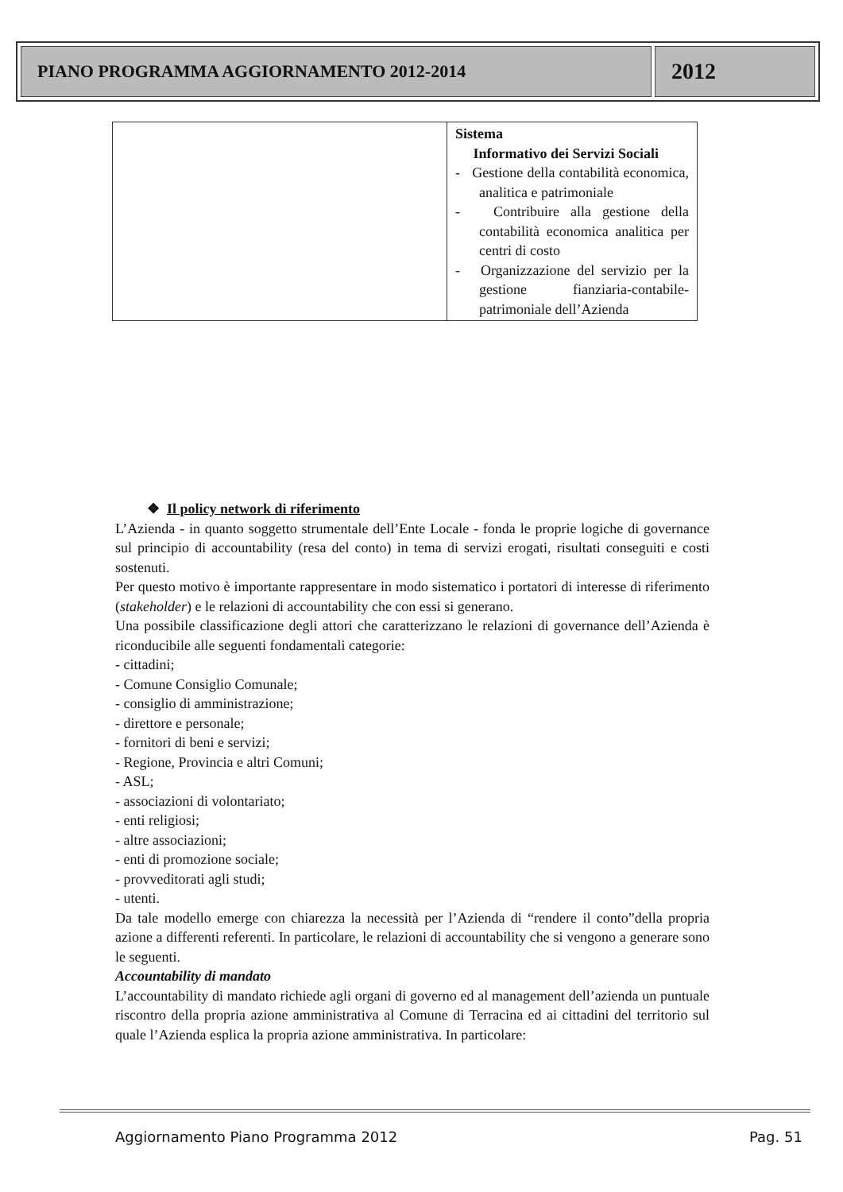PIANO PROGRAMMA AGGIORNAMENTO 2012-2014
2012
| | Sistema Informativo dei Servizi Sociali - Gestione della contabilità economica, analitica e patrimoniale - Contribuire alla gestione della contabilità economica analitica per centri di costo - Organizzazione del servizio per la gestione fianziaria-contabile-patrimoniale dell’Azienda |
❖ Il policy network di riferimento
L’Azienda - in quanto soggetto strumentale dell’Ente Locale - fonda le proprie logiche di governance sul principio di accountability (resa del conto) in tema di servizi erogati, risultati conseguiti e costi sostenuti.
Per questo motivo è importante rappresentare in modo sistematico i portatori di interesse di riferimento (stakeholder) e le relazioni di accountability che con essi si generano.
Una possibile classificazione degli attori che caratterizzano le relazioni di governance dell’Azienda è riconducibile alle seguenti fondamentali categorie:
- cittadini;
- Comune Consiglio Comunale;
- consiglio di amministrazione;
- direttore e personale;
- fornitori di beni e servizi;
- Regione, Provincia e altri Comuni;
- ASL;
- associazioni di volontariato;
- enti religiosi;
- altre associazioni;
- enti di promozione sociale;
- provveditorati agli studi;
- utenti.
Da tale modello emerge con chiarezza la necessità per l’Azienda di “rendere il conto”della propria azione a differenti referenti. In particolare, le relazioni di accountability che si vengono a generare sono le seguenti.
Accountability di mandato
L’accountability di mandato richiede agli organi di governo ed al management dell’azienda un puntuale riscontro della propria azione amministrativa al Comune di Terracina ed ai cittadini del territorio sul quale l’Azienda esplica la propria azione amministrativa. In particolare:
Aggiornamento Piano Programma 2012
Pag. 51